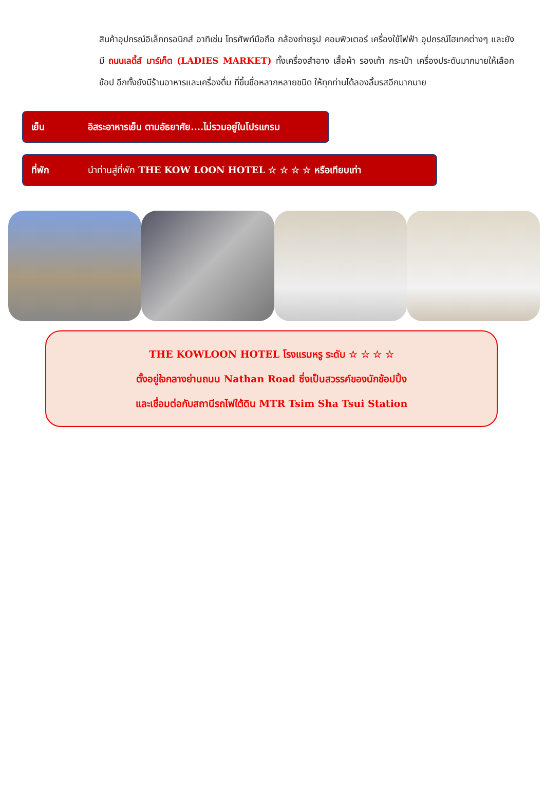สินค้าอุปกรณ์อิเล็กทรอนิกส์ อาทิเช่น โทรศัพท์มือถือ กล้องถ่ายรูป คอมพิวเตอร์ เครื่องใช้ไฟฟ้า อุปกรณ์ไฮเทคต่างๆ และยังมี ถนนเลดี้ส์ มาร์เก็ต (LADIES MARKET) ทั้งเครื่องสำอาง เสื้อผ้า รองเท้า กระเป๋า เครื่องประดับมากมายให้เลือกช้อป อีกทั้งยังมีร้านอาหารและเครื่องดื่ม ที่ขึ้นชื่อหลากหลายชนิด ให้ทุกท่านได้ลองลิ้มรสอีกมากมาย
เย็น อิสระอาหารเย็น ตามอัธยาศัย....ไม่รวมอยู่ในโปรแกรม
ที่พัก นำท่านสู่ที่พัก THE KOW LOON HOTEL ☆ ☆ ☆ ☆ หรือเทียบเท่า
THE KOWLOON HOTEL โรงแรมหรู ระดับ ☆ ☆ ☆ ☆
ตั้งอยู่ใจกลางย่านถนน Nathan Road ซึ่งเป็นสวรรค์ของนักช้อปปิ้ง
และเชื่อมต่อกับสถานีรถไฟใต้ดิน MTR Tsim Sha Tsui Station